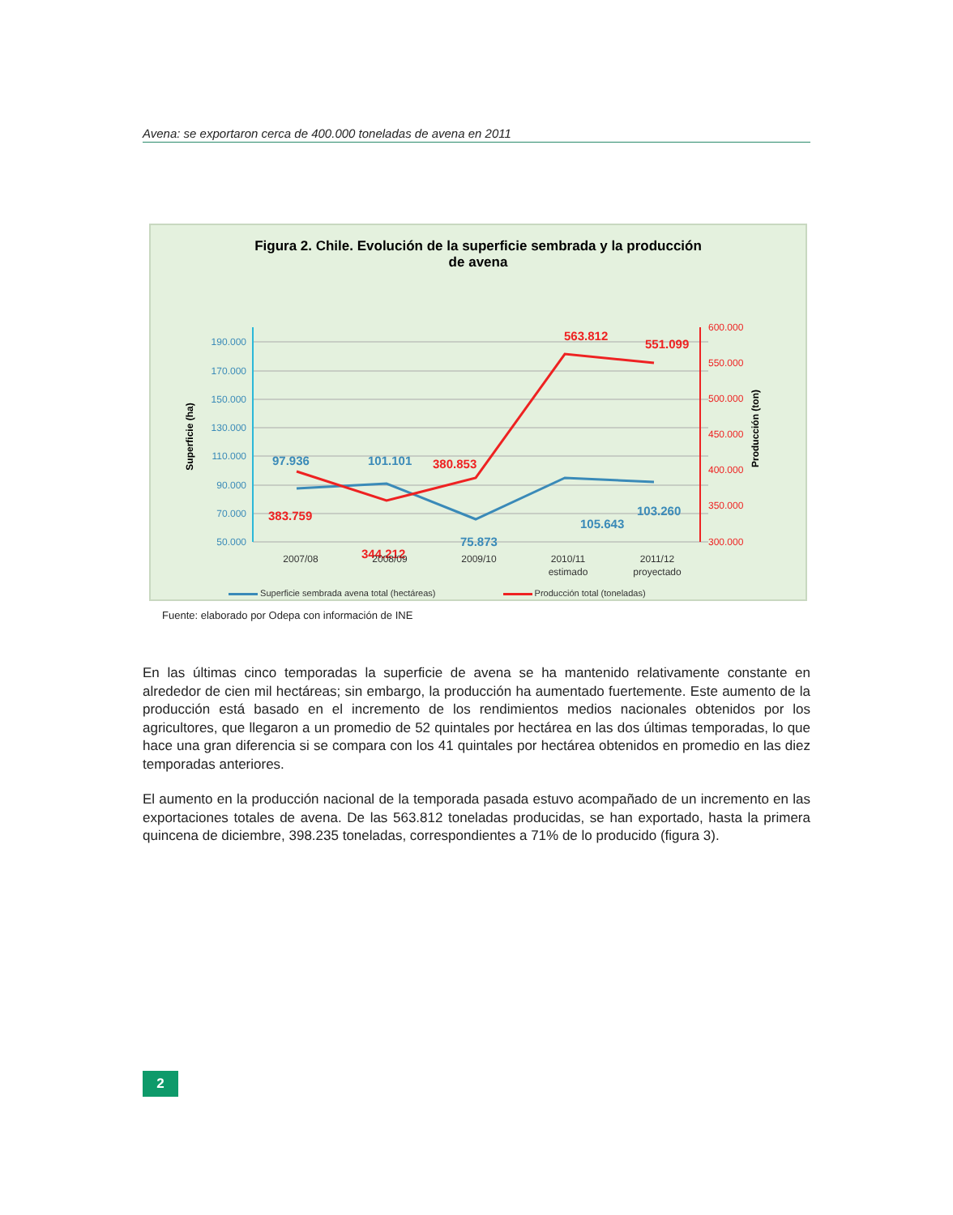Avena: se exportaron cerca de 400.000 toneladas de avena en 2011
Figura 2. Chile. Evolución de la superficie sembrada y la producción
de avena
190.000
170.000
150.000
130.000
110.000
90.000
70.000
50.000
600.000
550.000
500.000
450.000
400.000
350.000
300.000
Superficie (ha)
Producción (ton)
97.936
101.101
75.873
105.643
103.260
383.759
344.212
380.853
563.812
551.099
2007/08
2008/09
2009/10
2010/11
estimado
2011/12
proyectado
Superficie sembrada avena total (hectáreas) Producción total (toneladas)
Fuente: elaborado por Odepa con información de INE
En las últimas cinco temporadas la superficie de avena se ha mantenido relativamente constante en alrededor de cien mil hectáreas; sin embargo, la producción ha aumentado fuertemente. Este aumento de la producción está basado en el incremento de los rendimientos medios nacionales obtenidos por los agricultores, que llegaron a un promedio de 52 quintales por hectárea en las dos últimas temporadas, lo que hace una gran diferencia si se compara con los 41 quintales por hectárea obtenidos en promedio en las diez temporadas anteriores.
El aumento en la producción nacional de la temporada pasada estuvo acompañado de un incremento en las exportaciones totales de avena. De las 563.812 toneladas producidas, se han exportado, hasta la primera quincena de diciembre, 398.235 toneladas, correspondientes a 71% de lo producido (figura 3).
2